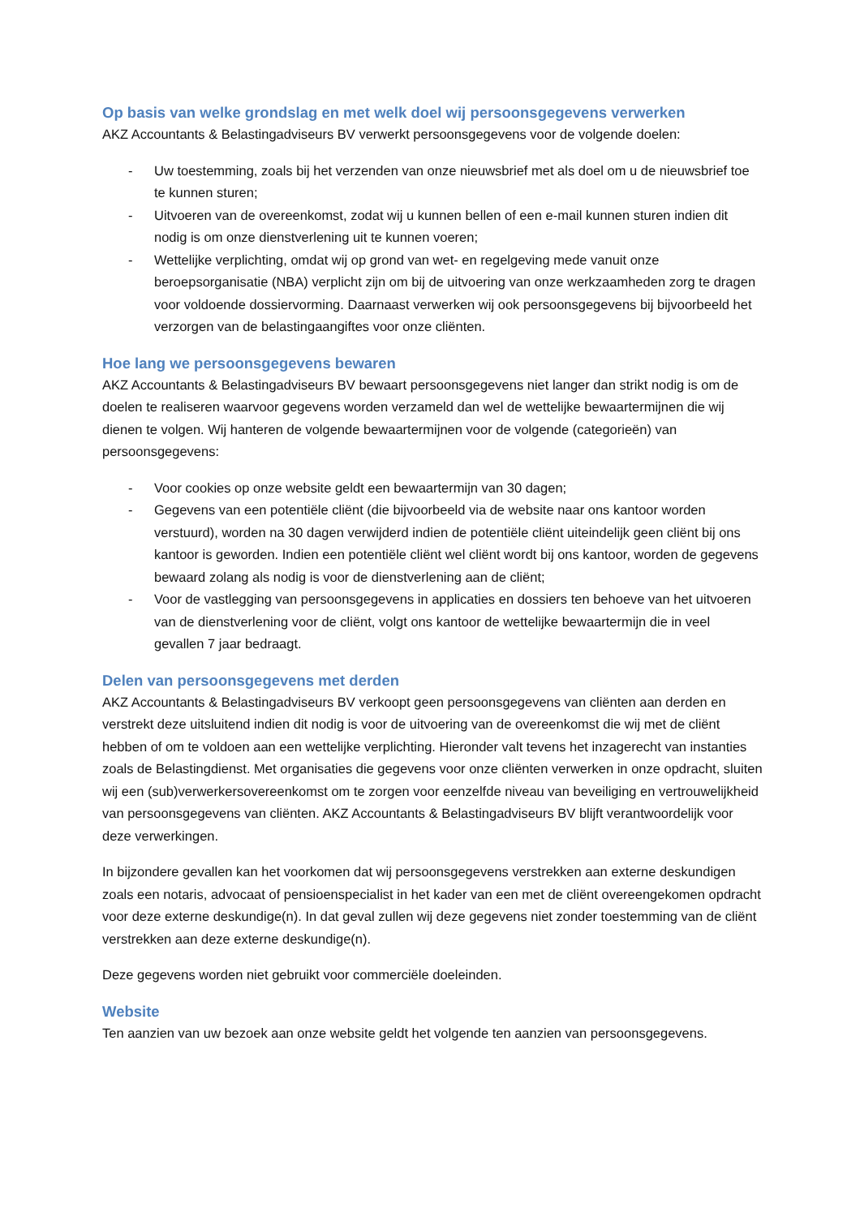Op basis van welke grondslag en met welk doel wij persoonsgegevens verwerken
AKZ Accountants & Belastingadviseurs BV verwerkt persoonsgegevens voor de volgende doelen:
- Uw toestemming, zoals bij het verzenden van onze nieuwsbrief met als doel om u de nieuwsbrief toe te kunnen sturen;
- Uitvoeren van de overeenkomst, zodat wij u kunnen bellen of een e-mail kunnen sturen indien dit nodig is om onze dienstverlening uit te kunnen voeren;
- Wettelijke verplichting, omdat wij op grond van wet- en regelgeving mede vanuit onze beroepsorganisatie (NBA) verplicht zijn om bij de uitvoering van onze werkzaamheden zorg te dragen voor voldoende dossiervorming. Daarnaast verwerken wij ook persoonsgegevens bij bijvoorbeeld het verzorgen van de belastingaangiftes voor onze cliënten.
Hoe lang we persoonsgegevens bewaren
AKZ Accountants & Belastingadviseurs BV bewaart persoonsgegevens niet langer dan strikt nodig is om de doelen te realiseren waarvoor gegevens worden verzameld dan wel de wettelijke bewaartermijnen die wij dienen te volgen. Wij hanteren de volgende bewaartermijnen voor de volgende (categorieën) van persoonsgegevens:
- Voor cookies op onze website geldt een bewaartermijn van 30 dagen;
- Gegevens van een potentiële cliënt (die bijvoorbeeld via de website naar ons kantoor worden verstuurd), worden na 30 dagen verwijderd indien de potentiële cliënt uiteindelijk geen cliënt bij ons kantoor is geworden. Indien een potentiële cliënt wel cliënt wordt bij ons kantoor, worden de gegevens bewaard zolang als nodig is voor de dienstverlening aan de cliënt;
- Voor de vastlegging van persoonsgegevens in applicaties en dossiers ten behoeve van het uitvoeren van de dienstverlening voor de cliënt, volgt ons kantoor de wettelijke bewaartermijn die in veel gevallen 7 jaar bedraagt.
Delen van persoonsgegevens met derden
AKZ Accountants & Belastingadviseurs BV verkoopt geen persoonsgegevens van cliënten aan derden en verstrekt deze uitsluitend indien dit nodig is voor de uitvoering van de overeenkomst die wij met de cliënt hebben of om te voldoen aan een wettelijke verplichting. Hieronder valt tevens het inzagerecht van instanties zoals de Belastingdienst. Met organisaties die gegevens voor onze cliënten verwerken in onze opdracht, sluiten wij een (sub)verwerkersovereenkomst om te zorgen voor eenzelfde niveau van beveiliging en vertrouwelijkheid van persoonsgegevens van cliënten. AKZ Accountants & Belastingadviseurs BV blijft verantwoordelijk voor deze verwerkingen.
In bijzondere gevallen kan het voorkomen dat wij persoonsgegevens verstrekken aan externe deskundigen zoals een notaris, advocaat of pensioenspecialist in het kader van een met de cliënt overeengekomen opdracht voor deze externe deskundige(n). In dat geval zullen wij deze gegevens niet zonder toestemming van de cliënt verstrekken aan deze externe deskundige(n).
Deze gegevens worden niet gebruikt voor commerciële doeleinden.
Website
Ten aanzien van uw bezoek aan onze website geldt het volgende ten aanzien van persoonsgegevens.